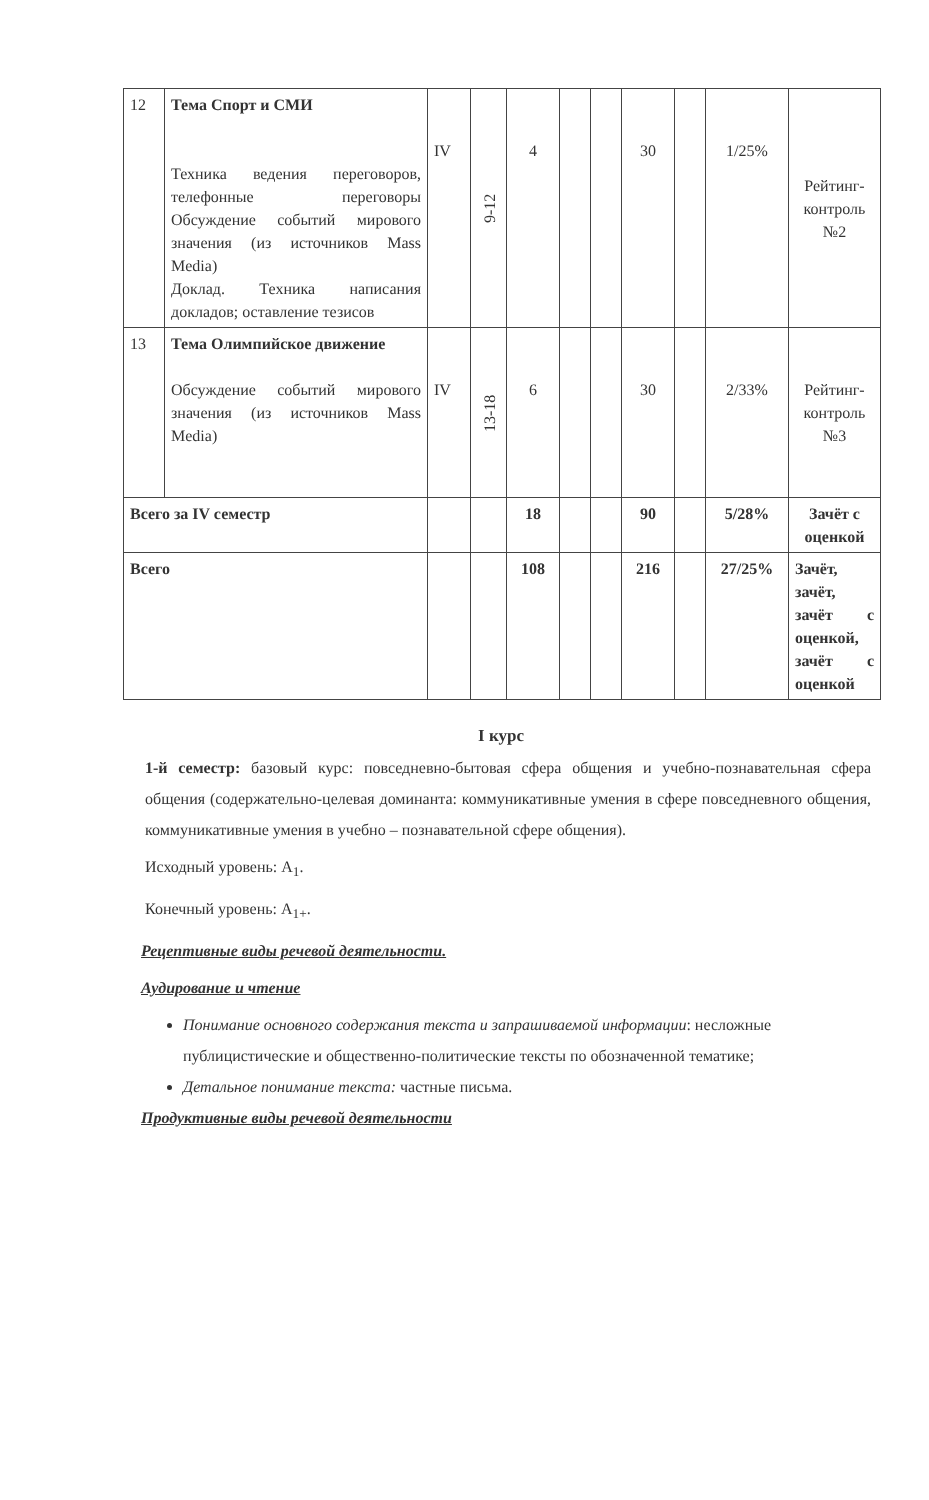| 12 | Тема Спорт и СМИ Техника ведения переговоров, телефонные переговоры Обсуждение событий мирового значения (из источников Mass Media) Доклад. Техника написания докладов; оставление тезисов | IV | 9-12 | 4 | | | 30 | | 1/25% | Рейтинг-контроль №2 |
| 13 | Тема Олимпийское движение Обсуждение событий мирового значения (из источников Mass Media) | IV | 13-18 | 6 | | | 30 | | 2/33% | Рейтинг-контроль №3 |
| Всего за IV семестр | | | | 18 | | | 90 | | 5/28% | Зачёт с оценкой |
| Всего | | | | 108 | | | 216 | | 27/25% | Зачёт, зачёт, зачёт с оценкой, зачёт с оценкой |
I курс
1-й семестр: базовый курс: повседневно-бытовая сфера общения и учебно-познавательная сфера общения (содержательно-целевая доминанта: коммуникативные умения в сфере повседневного общения, коммуникативные умения в учебно – познавательной сфере общения).
Исходный уровень: A<sub>1</sub>.
Конечный уровень: A<sub>1+</sub>.
Рецептивные виды речевой деятельности.
Аудирование и чтение
Понимание основного содержания текста и запрашиваемой информации: несложные публицистические и общественно-политические тексты по обозначенной тематике;
Детальное понимание текста: частные письма.
Продуктивные виды речевой деятельности